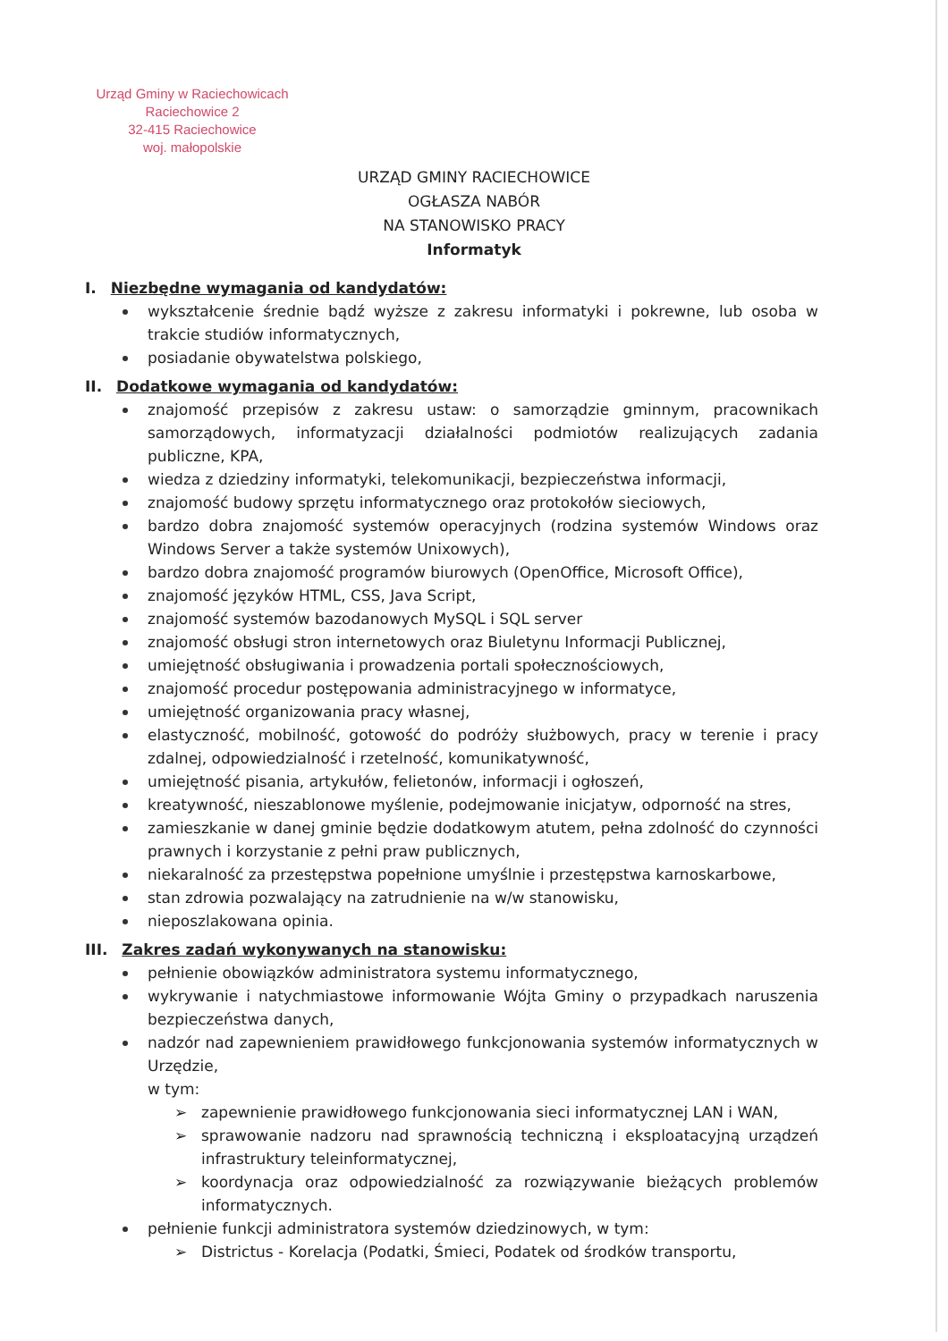Urząd Gminy w Raciechowicach
Raciechowice 2
32-415 Raciechowice
woj. małopolskie
URZĄD GMINY RACIECHOWICE
OGŁASZA NABÓR
NA STANOWISKO PRACY
Informatyk
I. Niezbędne wymagania od kandydatów:
wykształcenie średnie bądź wyższe z zakresu informatyki i pokrewne, lub osoba w trakcie studiów informatycznych,
posiadanie obywatelstwa polskiego,
II. Dodatkowe wymagania od kandydatów:
znajomość przepisów z zakresu ustaw: o samorządzie gminnym, pracownikach samorządowych, informatyzacji działalności podmiotów realizujących zadania publiczne, KPA,
wiedza z dziedziny informatyki, telekomunikacji, bezpieczeństwa informacji,
znajomość budowy sprzętu informatycznego oraz protokołów sieciowych,
bardzo dobra znajomość systemów operacyjnych (rodzina systemów Windows oraz Windows Server a także systemów Unixowych),
bardzo dobra znajomość programów biurowych (OpenOffice, Microsoft Office),
znajomość języków HTML, CSS, Java Script,
znajomość systemów bazodanowych MySQL i SQL server
znajomość obsługi stron internetowych oraz Biuletynu Informacji Publicznej,
umiejętność obsługiwania i prowadzenia portali społecznościowych,
znajomość procedur postępowania administracyjnego w informatyce,
umiejętność organizowania pracy własnej,
elastyczność, mobilność, gotowość do podróży służbowych, pracy w terenie i pracy zdalnej, odpowiedzialność i rzetelność, komunikatywność,
umiejętność pisania, artykułów, felietonów, informacji i ogłoszeń,
kreatywność, nieszablonowe myślenie, podejmowanie inicjatyw, odporność na stres,
zamieszkanie w danej gminie będzie dodatkowym atutem, pełna zdolność do czynności prawnych i korzystanie z pełni praw publicznych,
niekaralność za przestępstwa popełnione umyślnie i przestępstwa karnoskarbowe,
stan zdrowia pozwalający na zatrudnienie na w/w stanowisku,
nieposzlakowana opinia.
III. Zakres zadań wykonywanych na stanowisku:
pełnienie obowiązków administratora systemu informatycznego,
wykrywanie i natychmiastowe informowanie Wójta Gminy o przypadkach naruszenia bezpieczeństwa danych,
nadzór nad zapewnieniem prawidłowego funkcjonowania systemów informatycznych w Urzędzie,
w tym:
zapewnienie prawidłowego funkcjonowania sieci informatycznej LAN i WAN,
sprawowanie nadzoru nad sprawnością techniczną i eksploatacyjną urządzeń infrastruktury teleinformatycznej,
koordynacja oraz odpowiedzialność za rozwiązywanie bieżących problemów informatycznych.
pełnienie funkcji administratora systemów dziedzinowych, w tym:
Districtus - Korelacja (Podatki, Śmieci, Podatek od środków transportu,